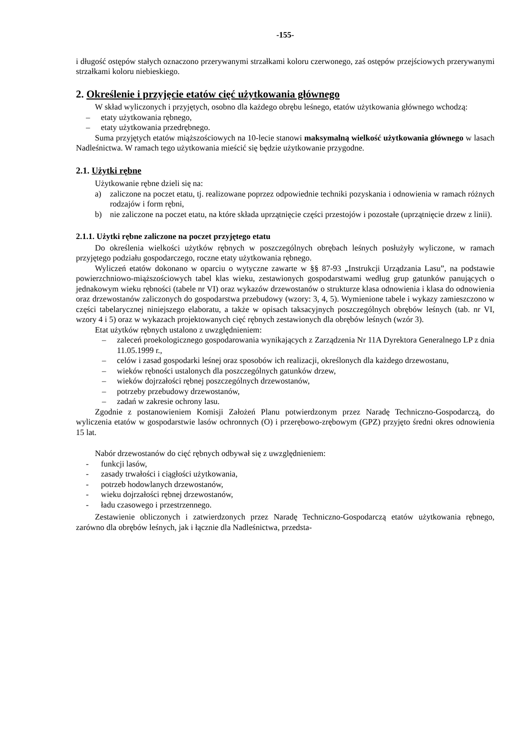-155-
i długość ostępów stałych oznaczono przerywanymi strzałkami koloru czerwonego, zaś ostępów przejściowych przerywanymi strzałkami koloru niebieskiego.
2. Określenie i przyjęcie etatów cięć użytkowania głównego
W skład wyliczonych i przyjętych, osobno dla każdego obrębu leśnego, etatów użytkowania głównego wchodzą:
– etaty użytkowania rębnego,
– etaty użytkowania przedrębnego.
Suma przyjętych etatów miąższościowych na 10-lecie stanowi maksymalną wielkość użytkowania głównego w lasach Nadleśnictwa. W ramach tego użytkowania mieścić się będzie użytkowanie przygodne.
2.1. Użytki rębne
Użytkowanie rębne dzieli się na:
a) zaliczone na poczet etatu, tj. realizowane poprzez odpowiednie techniki pozyskania i odnowienia w ramach różnych rodzajów i form rębni,
b) nie zaliczone na poczet etatu, na które składa uprzątnięcie części przestojów i pozostałe (uprzątnięcie drzew z linii).
2.1.1. Użytki rębne zaliczone na poczet przyjętego etatu
Do określenia wielkości użytków rębnych w poszczególnych obrębach leśnych posłużyły wyliczone, w ramach przyjętego podziału gospodarczego, roczne etaty użytkowania rębnego.
Wyliczeń etatów dokonano w oparciu o wytyczne zawarte w §§ 87-93 „Instrukcji Urządzania Lasu”, na podstawie powierzchniowo-miąższościowych tabel klas wieku, zestawionych gospodarstwami według grup gatunków panujących o jednakowym wieku rębności (tabele nr VI) oraz wykazów drzewostanów o strukturze klasa odnowienia i klasa do odnowienia oraz drzewostanów zaliczonych do gospodarstwa przebudowy (wzory: 3, 4, 5). Wymienione tabele i wykazy zamieszczono w części tabelarycznej niniejszego elaboratu, a także w opisach taksacyjnych poszczególnych obrębów leśnych (tab. nr VI, wzory 4 i 5) oraz w wykazach projektowanych cięć rębnych zestawionych dla obrębów leśnych (wzór 3).
Etat użytków rębnych ustalono z uwzględnieniem:
– zaleceń proekologicznego gospodarowania wynikających z Zarządzenia Nr 11A Dyrektora Generalnego LP z dnia 11.05.1999 r.,
– celów i zasad gospodarki leśnej oraz sposobów ich realizacji, określonych dla każdego drzewostanu,
– wieków rębności ustalonych dla poszczególnych gatunków drzew,
– wieków dojrzałości rębnej poszczególnych drzewostanów,
– potrzeby przebudowy drzewostanów,
– zadań w zakresie ochrony lasu.
Zgodnie z postanowieniem Komisji Założeń Planu potwierdzonym przez Naradę Techniczno-Gospodarczą, do wyliczenia etatów w gospodarstwie lasów ochronnych (O) i przerębowo-zrębowym (GPZ) przyjęto średni okres odnowienia 15 lat.
Nabór drzewostanów do cięć rębnych odbywał się z uwzględnieniem:
- funkcji lasów,
- zasady trwałości i ciągłości użytkowania,
- potrzeb hodowlanych drzewostanów,
- wieku dojrzałości rębnej drzewostanów,
- ładu czasowego i przestrzennego.
Zestawienie obliczonych i zatwierdzonych przez Naradę Techniczno-Gospodarczą etatów użytkowania rębnego, zarówno dla obrębów leśnych, jak i łącznie dla Nadleśnictwa, przedsta-